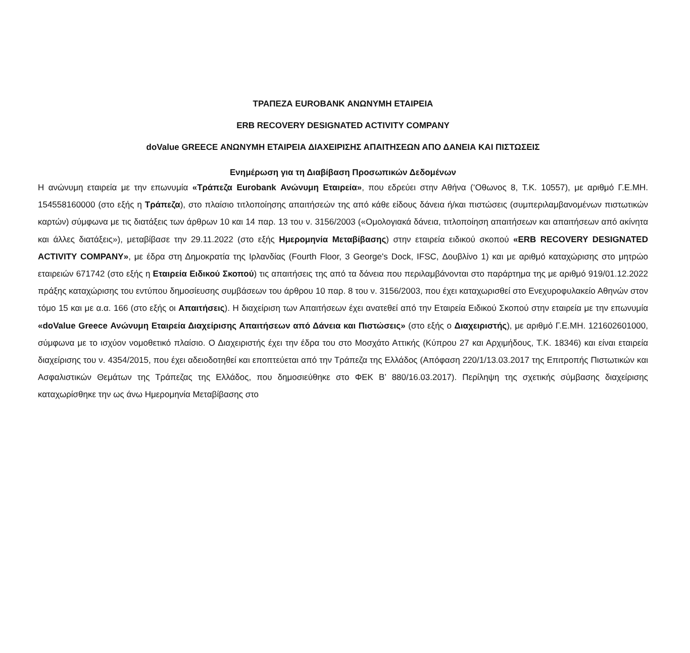ΤΡΑΠΕΖΑ EUROBANK ΑΝΩΝΥΜΗ ΕΤΑΙΡΕΙΑ
ERB RECOVERY DESIGNATED ACTIVITY COMPANY
doValue GREECE ΑΝΩΝΥΜΗ ΕΤΑΙΡΕΙΑ ΔΙΑΧΕΙΡΙΣΗΣ ΑΠΑΙΤΗΣΕΩΝ ΑΠΟ ΔΑΝΕΙΑ ΚΑΙ ΠΙΣΤΩΣΕΙΣ
Ενημέρωση για τη Διαβίβαση Προσωπικών Δεδομένων
Η ανώνυμη εταιρεία με την επωνυμία «Τράπεζα Eurobank Ανώνυμη Εταιρεία», που εδρεύει στην Αθήνα (‘Οθωνος 8, Τ.Κ. 10557), με αριθμό Γ.Ε.ΜΗ. 154558160000 (στο εξής η Τράπεζα), στο πλαίσιο τιτλοποίησης απαιτήσεών της από κάθε είδους δάνεια ή/και πιστώσεις (συμπεριλαμβανομένων πιστωτικών καρτών) σύμφωνα με τις διατάξεις των άρθρων 10 και 14 παρ. 13 του ν. 3156/2003 («Ομολογιακά δάνεια, τιτλοποίηση απαιτήσεων και απαιτήσεων από ακίνητα και άλλες διατάξεις»), μεταβίβασε την 29.11.2022 (στο εξής Ημερομηνία Μεταβίβασης) στην εταιρεία ειδικού σκοπού «ERB RECOVERY DESIGNATED ACTIVITY COMPANY», με έδρα στη Δημοκρατία της Ιρλανδίας (Fourth Floor, 3 George's Dock, IFSC, Δουβλίνο 1) και με αριθμό καταχώρισης στο μητρώο εταιρειών 671742 (στο εξής η Εταιρεία Ειδικού Σκοπού) τις απαιτήσεις της από τα δάνεια που περιλαμβάνονται στο παράρτημα της με αριθμό 919/01.12.2022 πράξης καταχώρισης του εντύπου δημοσίευσης συμβάσεων του άρθρου 10 παρ. 8 του ν. 3156/2003, που έχει καταχωρισθεί στο Ενεχυροφυλακείο Αθηνών στον τόμο 15 και με α.α. 166 (στο εξής οι Απαιτήσεις). Η διαχείριση των Απαιτήσεων έχει ανατεθεί από την Εταιρεία Ειδικού Σκοπού στην εταιρεία με την επωνυμία «doValue Greece Ανώνυμη Εταιρεία Διαχείρισης Απαιτήσεων από Δάνεια και Πιστώσεις» (στο εξής ο Διαχειριστής), με αριθμό Γ.Ε.ΜΗ. 121602601000, σύμφωνα με το ισχύον νομοθετικό πλαίσιο. Ο Διαχειριστής έχει την έδρα του στο Μοσχάτο Αττικής (Κύπρου 27 και Αρχιμήδους, Τ.Κ. 18346) και είναι εταιρεία διαχείρισης του ν. 4354/2015, που έχει αδειοδοτηθεί και εποπτεύεται από την Τράπεζα της Ελλάδος (Απόφαση 220/1/13.03.2017 της Επιτροπής Πιστωτικών και Ασφαλιστικών Θεμάτων της Τράπεζας της Ελλάδος, που δημοσιεύθηκε στο ΦΕΚ Β’ 880/16.03.2017). Περίληψη της σχετικής σύμβασης διαχείρισης καταχωρίσθηκε την ως άνω Ημερομηνία Μεταβίβασης στο